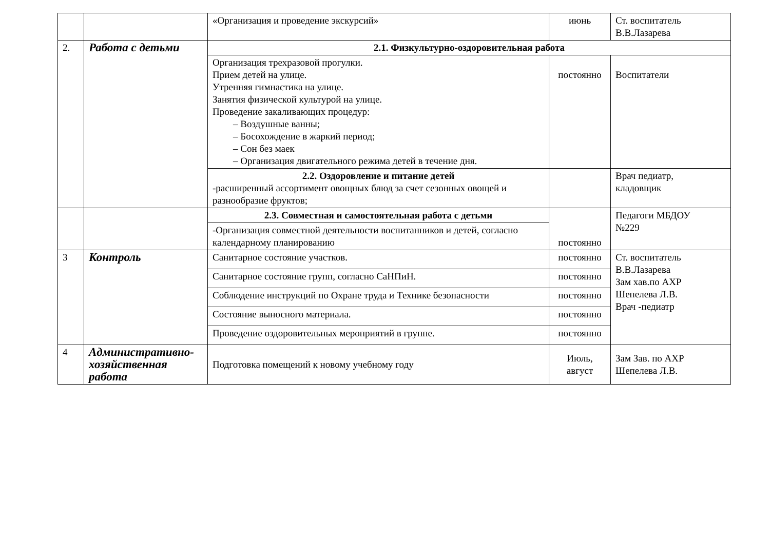| | | «Организация и проведение экскурсий» | июнь | Ст. воспитатель В.В.Лазарева |
| 2. | Работа с детьми | 2.1. Физкультурно-оздоровительная работа | | |
| | | Организация трехразовой прогулки. Прием детей на улице. Утренняя гимнастика на улице. Занятия физической культурой на улице. Проведение закаливающих процедур: – Воздушные ванны; – Босохождение в жаркий период; – Сон без маек – Организация двигательного режима детей в течение дня. | постоянно | Воспитатели |
| | | 2.2. Оздоровление и питание детей -расширенный ассортимент овощных блюд за счет сезонных овощей и разнообразие фруктов; | | Врач педиатр, кладовщик |
| | | 2.3. Совместная и самостоятельная работа с детьми | постоянно | Педагоги МБДОУ №229 |
| | | -Организация совместной деятельности воспитанников и детей, согласно календарному планированию | | |
| 3 | Контроль | Санитарное состояние участков. | постоянно | Ст. воспитатель В.В.Лазарева Зам хав.по АХР Шепелева Л.В. Врач -педиатр |
| | | Санитарное состояние групп, согласно СаНПиН. | постоянно | |
| | | Соблюдение инструкций по Охране труда и Технике безопасности | постоянно | |
| | | Состояние выносного материала. | постоянно | |
| | | Проведение оздоровительных мероприятий в группе. | постоянно | |
| 4 | Административно-хозяйственная работа | Подготовка помещений к новому учебному году | Июль, август | Зам Зав. по АХР Шепелева Л.В. |